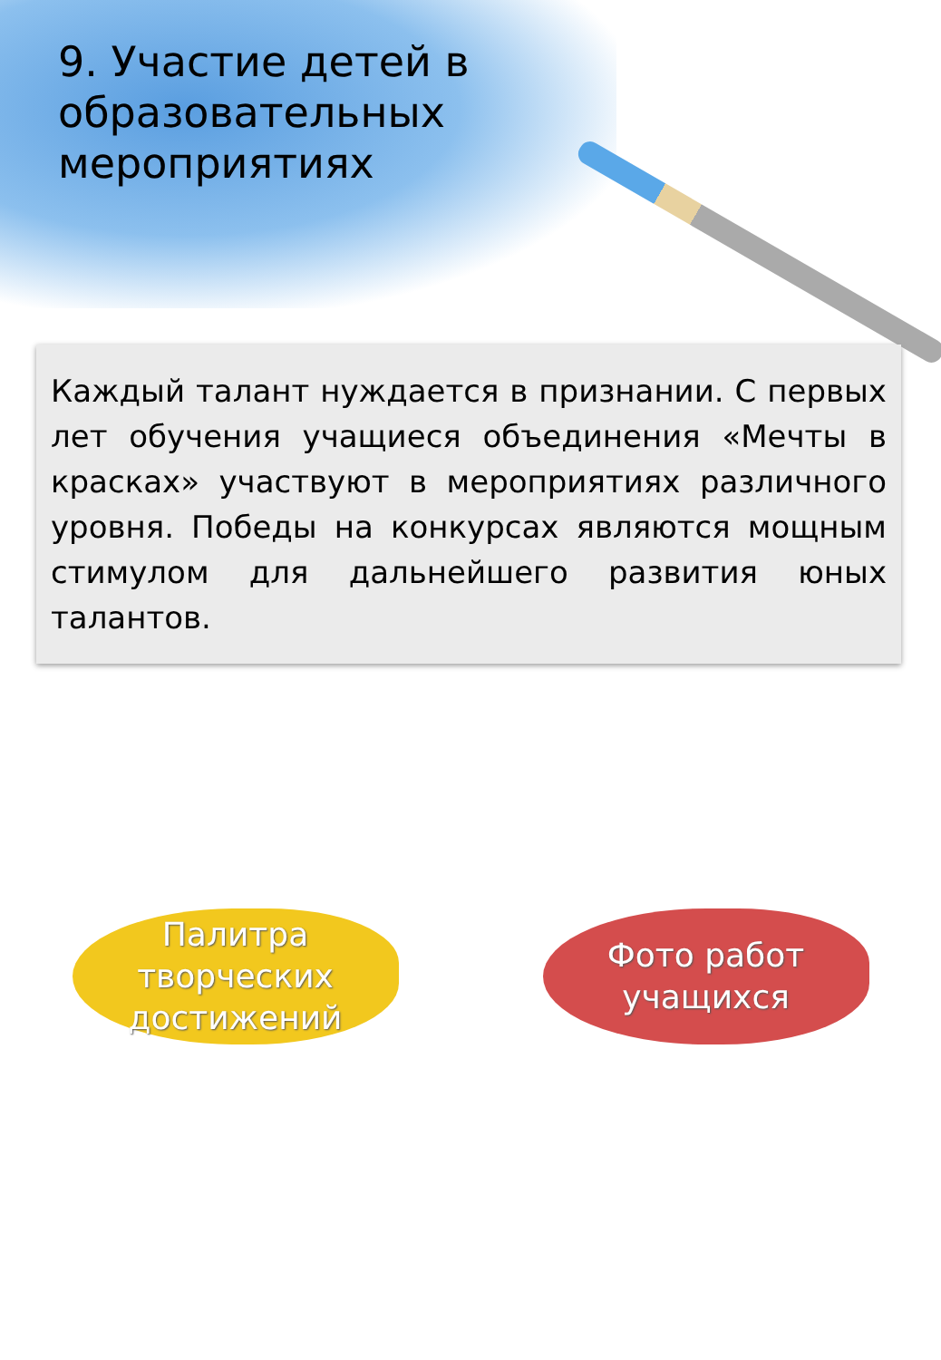9. Участие детей в образовательных мероприятиях
Каждый талант нуждается в признании. С первых лет обучения учащиеся объединения «Мечты в красках» участвуют в мероприятиях различного уровня. Победы на конкурсах являются мощным стимулом для дальнейшего развития юных талантов.
Палитра творческих достижений
Фото работ учащихся